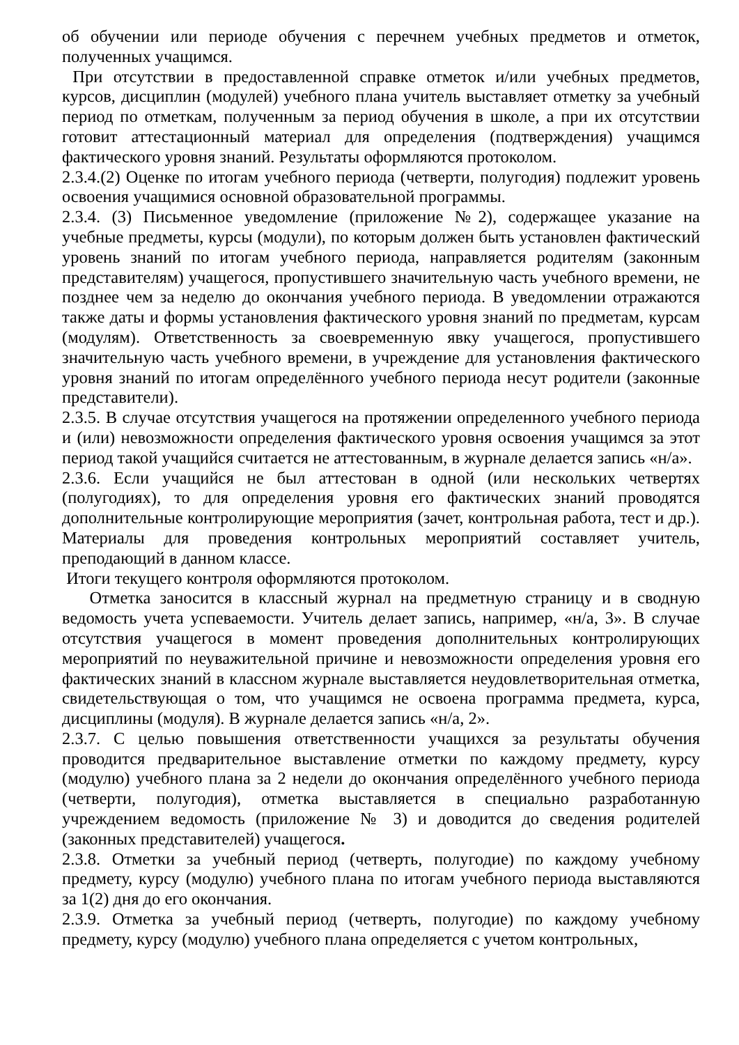об обучении или периоде обучения с перечнем учебных предметов и отметок, полученных учащимся.
При отсутствии в предоставленной справке отметок и/или учебных предметов, курсов, дисциплин (модулей) учебного плана учитель выставляет отметку за учебный период по отметкам, полученным за период обучения в школе, а при их отсутствии готовит аттестационный материал для определения (подтверждения) учащимся фактического уровня знаний. Результаты оформляются протоколом.
2.3.4.(2) Оценке по итогам учебного периода (четверти, полугодия) подлежит уровень освоения учащимися основной образовательной программы.
2.3.4. (3) Письменное уведомление (приложение №2), содержащее указание на учебные предметы, курсы (модули), по которым должен быть установлен фактический уровень знаний по итогам учебного периода, направляется родителям (законным представителям) учащегося, пропустившего значительную часть учебного времени, не позднее чем за неделю до окончания учебного периода. В уведомлении отражаются также даты и формы установления фактического уровня знаний по предметам, курсам (модулям). Ответственность за своевременную явку учащегося, пропустившего значительную часть учебного времени, в учреждение для установления фактического уровня знаний по итогам определённого учебного периода несут родители (законные представители).
2.3.5. В случае отсутствия учащегося на протяжении определенного учебного периода и (или) невозможности определения фактического уровня освоения учащимся за этот период такой учащийся считается не аттестованным, в журнале делается запись «н/а».
2.3.6. Если учащийся не был аттестован в одной (или нескольких четвертях (полугодиях), то для определения уровня его фактических знаний проводятся дополнительные контролирующие мероприятия (зачет, контрольная работа, тест и др.). Материалы для проведения контрольных мероприятий составляет учитель, преподающий в данном классе.
Итоги текущего контроля оформляются протоколом.
Отметка заносится в классный журнал на предметную страницу и в сводную ведомость учета успеваемости. Учитель делает запись, например, «н/а, 3». В случае отсутствия учащегося в момент проведения дополнительных контролирующих мероприятий по неуважительной причине и невозможности определения уровня его фактических знаний в классном журнале выставляется неудовлетворительная отметка, свидетельствующая о том, что учащимся не освоена программа предмета, курса, дисциплины (модуля). В журнале делается запись «н/а, 2».
2.3.7. С целью повышения ответственности учащихся за результаты обучения проводится предварительное выставление отметки по каждому предмету, курсу (модулю) учебного плана за 2 недели до окончания определённого учебного периода (четверти, полугодия), отметка выставляется в специально разработанную учреждением ведомость (приложение № 3) и доводится до сведения родителей (законных представителей) учащегося.
2.3.8. Отметки за учебный период (четверть, полугодие) по каждому учебному предмету, курсу (модулю) учебного плана по итогам учебного периода выставляются за 1(2) дня до его окончания.
2.3.9. Отметка за учебный период (четверть, полугодие) по каждому учебному предмету, курсу (модулю) учебного плана определяется с учетом контрольных,